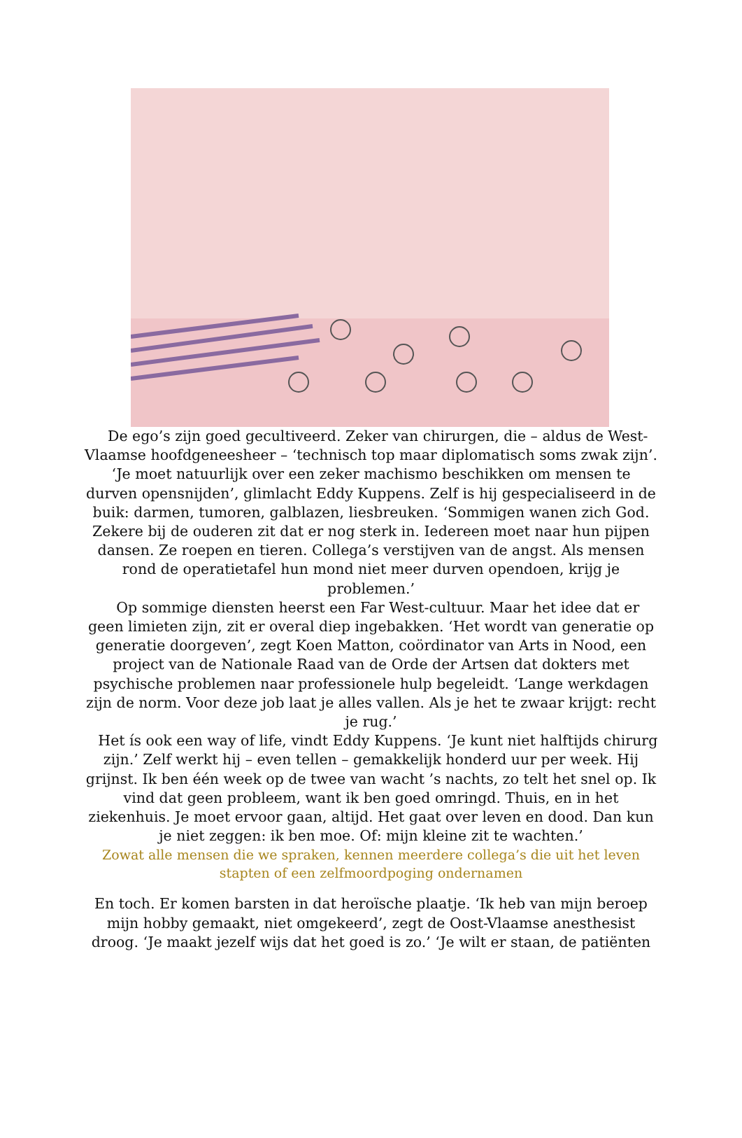De ego’s zijn goed gecultiveerd. Zeker van chirurgen, die – aldus de West-Vlaamse hoofdgeneesheer – ‘technisch top maar diplomatisch soms zwak zijn’. ‘Je moet natuurlijk over een zeker machismo beschikken om mensen te durven opensnijden’, glimlacht Eddy Kuppens. Zelf is hij gespecialiseerd in de buik: darmen, tumoren, galblazen, liesbreuken. ‘Sommigen wanen zich God. Zekere bij de ouderen zit dat er nog sterk in. Iedereen moet naar hun pijpen dansen. Ze roepen en tieren. Collega’s verstijven van de angst. Als mensen rond de operatietafel hun mond niet meer durven opendoen, krijg je problemen.’
Op sommige diensten heerst een Far West-cultuur. Maar het idee dat er geen limieten zijn, zit er overal diep ingebakken. ‘Het wordt van generatie op generatie doorgeven’, zegt Koen Matton, coördinator van Arts in Nood, een project van de Nationale Raad van de Orde der Artsen dat dokters met psychische problemen naar professionele hulp begeleidt. ‘Lange werkdagen zijn de norm. Voor deze job laat je alles vallen. Als je het te zwaar krijgt: recht je rug.’
Het ís ook een way of life, vindt Eddy Kuppens. ‘Je kunt niet halftijds chirurg zijn.’ Zelf werkt hij – even tellen – gemakkelijk honderd uur per week. Hij grijnst. Ik ben één week op de twee van wacht ’s nachts, zo telt het snel op. Ik vind dat geen probleem, want ik ben goed omringd. Thuis, en in het ziekenhuis. Je moet ervoor gaan, altijd. Het gaat over leven en dood. Dan kun je niet zeggen: ik ben moe. Of: mijn kleine zit te wachten.’
Zowat alle mensen die we spraken, kennen meerdere collega’s die uit het leven stapten of een zelfmoordpoging ondernamen
En toch. Er komen barsten in dat heroïsche plaatje. ‘Ik heb van mijn beroep mijn hobby gemaakt, niet omgekeerd’, zegt de Oost-Vlaamse anesthesist droog. ‘Je maakt jezelf wijs dat het goed is zo.’ ‘Je wilt er staan, de patiënten